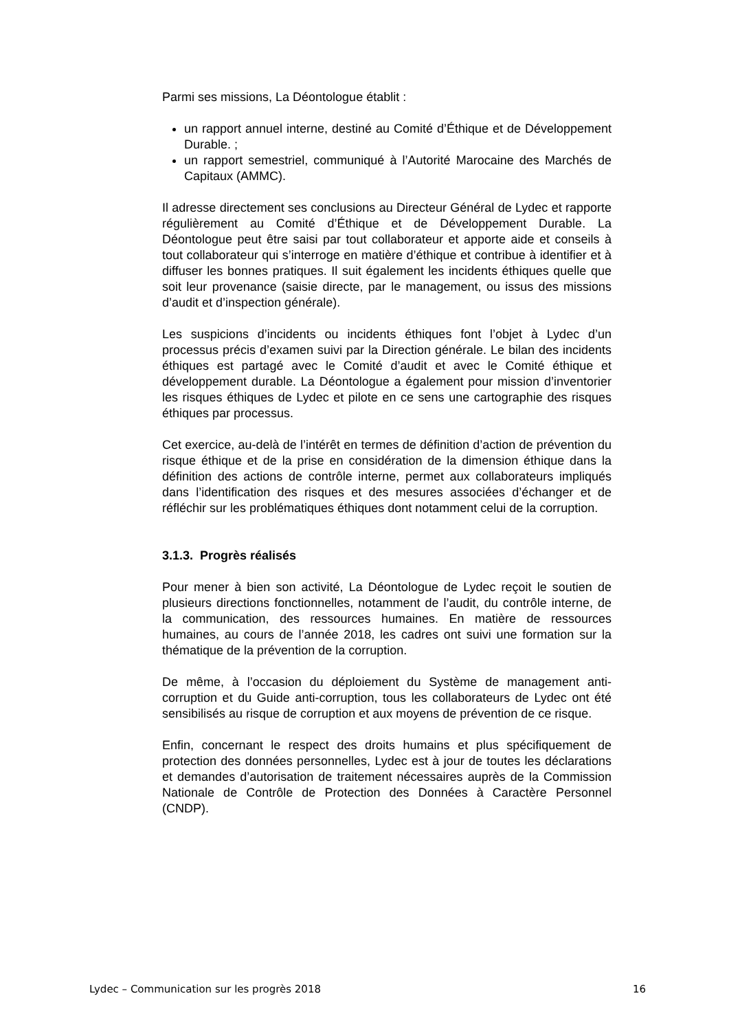Parmi ses missions, La Déontologue établit :
un rapport annuel interne, destiné au Comité d’Éthique et de Développement Durable. ;
un rapport semestriel, communiqué à l’Autorité Marocaine des Marchés de Capitaux (AMMC).
Il adresse directement ses conclusions au Directeur Général de Lydec et rapporte régulièrement au Comité d’Éthique et de Développement Durable. La Déontologue peut être saisi par tout collaborateur et apporte aide et conseils à tout collaborateur qui s’interroge en matière d’éthique et contribue à identifier et à diffuser les bonnes pratiques. Il suit également les incidents éthiques quelle que soit leur provenance (saisie directe, par le management, ou issus des missions d’audit et d’inspection générale).
Les suspicions d’incidents ou incidents éthiques font l’objet à Lydec d’un processus précis d’examen suivi par la Direction générale. Le bilan des incidents éthiques est partagé avec le Comité d’audit et avec le Comité éthique et développement durable. La Déontologue a également pour mission d’inventorier les risques éthiques de Lydec et pilote en ce sens une cartographie des risques éthiques par processus.
Cet exercice, au-delà de l’intérêt en termes de définition d’action de prévention du risque éthique et de la prise en considération de la dimension éthique dans la définition des actions de contrôle interne, permet aux collaborateurs impliqués dans l’identification des risques et des mesures associées d’échanger et de réfléchir sur les problématiques éthiques dont notamment celui de la corruption.
3.1.3. Progrès réalisés
Pour mener à bien son activité, La Déontologue de Lydec reçoit le soutien de plusieurs directions fonctionnelles, notamment de l’audit, du contrôle interne, de la communication, des ressources humaines. En matière de ressources humaines, au cours de l’année 2018, les cadres ont suivi une formation sur la thématique de la prévention de la corruption.
De même, à l’occasion du déploiement du Système de management anti-corruption et du Guide anti-corruption, tous les collaborateurs de Lydec ont été sensibilisés au risque de corruption et aux moyens de prévention de ce risque.
Enfin, concernant le respect des droits humains et plus spécifiquement de protection des données personnelles, Lydec est à jour de toutes les déclarations et demandes d’autorisation de traitement nécessaires auprès de la Commission Nationale de Contrôle de Protection des Données à Caractère Personnel (CNDP).
Lydec – Communication sur les progrès 2018 16